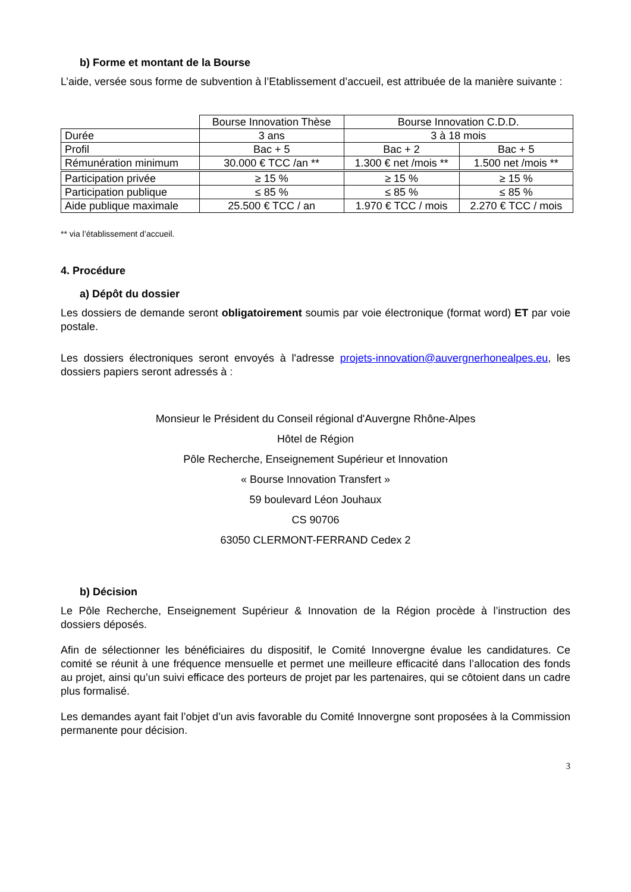b) Forme et montant de la Bourse
L’aide, versée sous forme de subvention à l’Etablissement d’accueil, est attribuée de la manière suivante :
| | Bourse Innovation Thèse | Bourse Innovation C.D.D. | |
| Durée | 3 ans | 3 à 18 mois | |
| Profil | Bac + 5 | Bac + 2 | Bac + 5 |
| Rémunération minimum | 30.000 € TCC /an ** | 1.300 € net /mois ** | 1.500 net /mois ** |
| Participation privée | ≥ 15 % | ≥ 15 % | ≥ 15 % |
| Participation publique | ≤ 85 % | ≤ 85 % | ≤ 85 % |
| Aide publique maximale | 25.500 € TCC / an | 1.970 € TCC / mois | 2.270 € TCC / mois |
** via l’établissement d’accueil.
4. Procédure
a) Dépôt du dossier
Les dossiers de demande seront obligatoirement soumis par voie électronique (format word) ET par voie postale.
Les dossiers électroniques seront envoyés à l'adresse projets-innovation@auvergnerhonealpes.eu, les dossiers papiers seront adressés à :
Monsieur le Président du Conseil régional d'Auvergne Rhône-Alpes
Hôtel de Région
Pôle Recherche, Enseignement Supérieur et Innovation
« Bourse Innovation Transfert »
59 boulevard Léon Jouhaux
CS 90706
63050 CLERMONT-FERRAND Cedex 2
b) Décision
Le Pôle Recherche, Enseignement Supérieur & Innovation de la Région procède à l’instruction des dossiers déposés.
Afin de sélectionner les bénéficiaires du dispositif, le Comité Innovergne évalue les candidatures. Ce comité se réunit à une fréquence mensuelle et permet une meilleure efficacité dans l’allocation des fonds au projet, ainsi qu’un suivi efficace des porteurs de projet par les partenaires, qui se côtoient dans un cadre plus formalisé.
Les demandes ayant fait l’objet d’un avis favorable du Comité Innovergne sont proposées à la Commission permanente pour décision.
3